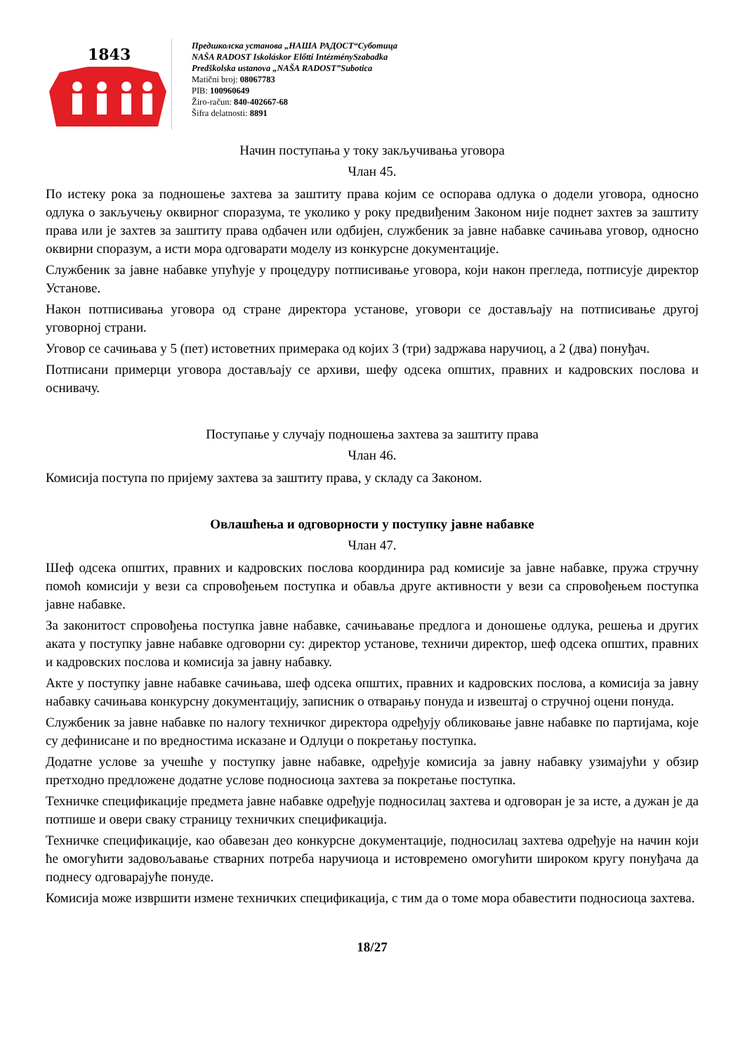1843
Предшколска установа „НАША РАДОСТ“Суботица
NAŠA RADOST Iskoláskor Előtti IntézménySzabadka
Predškolska ustanova „NAŠA RADOST”Subotica
Matični broj: 08067783
PIB: 100960649
Žiro-račun: 840-402667-68
Šifra delatnosti: 8891
Начин поступања у току закључивања уговора
Члан 45.
По истеку рока за подношење захтева за заштиту права којим се оспорава одлука о додели уговора, односно одлука о закључењу оквирног споразума, те уколико у року предвиђеним Законом није поднет захтев за заштиту права или је захтев за заштиту права одбачен или одбијен, службеник за јавне набавке сачињава уговор, односно оквирни споразум, а исти мора одговарати моделу из конкурсне документације.
Службеник за јавне набавке упућује у процедуру потписивање уговора, који након прегледа, потписује директор Установе.
Након потписивања уговора од стране директора установе, уговори се достављају на потписивање другој уговорној страни.
Уговор се сачињава у 5 (пет) истоветних примерака од којих 3 (три) задржава наручиоц, а 2 (два) понуђач.
Потписани примерци уговора достављају се архиви, шефу одсека општих, правних и кадровских послова и оснивачу.
Поступање у случају подношења захтева за заштиту права
Члан 46.
Комисија поступа по пријему захтева за заштиту права, у складу са Законом.
Овлашћења и одговорности у поступку јавне набавке
Члан 47.
Шеф одсека општих, правних и кадровских послова координира рад комисије за јавне набавке, пружа стручну помоћ комисији у вези са спровођењем поступка и обавља друге активности у вези са спровођењем поступка јавне набавке.
За законитост спровођења поступка јавне набавке, сачињавање предлога и доношење одлука, решења и других аката у поступку јавне набавке одговорни су: директор установе, техничи директор, шеф одсека општих, правних и кадровских послова и комисија за јавну набавку.
Акте у поступку јавне набавке сачињава, шеф одсека општих, правних и кадровских послова, а комисија за јавну набавку сачињава конкурсну документацију, записник о отварању понуда и извештај о стручној оцени понуда.
Службеник за јавне набавке по налогу техничког директора одређују обликовање јавне набавке по партијама, које су дефинисане и по вредностима исказане и Одлуци о покретању поступка.
Додатне услове за учешће у поступку јавне набавке, одређује комисија за јавну набавку узимајући у обзир претходно предложене додатне услове подносиоца захтева за покретање поступка.
Техничке спецификације предмета јавне набавке одређује подносилац захтева и одговоран је за исте, а дужан је да потпише и овери сваку страницу техничких спецификација.
Техничке спецификације, као обавезан део конкурсне документације, подносилац захтева одређује на начин који ће омогућити задовољавање стварних потреба наручиоца и истовремено омогућити широком кругу понуђача да поднесу одговарајуће понуде.
Комисија може извршити измене техничких спецификација, с тим да о томе мора обавестити подносиоца захтева.
18/27